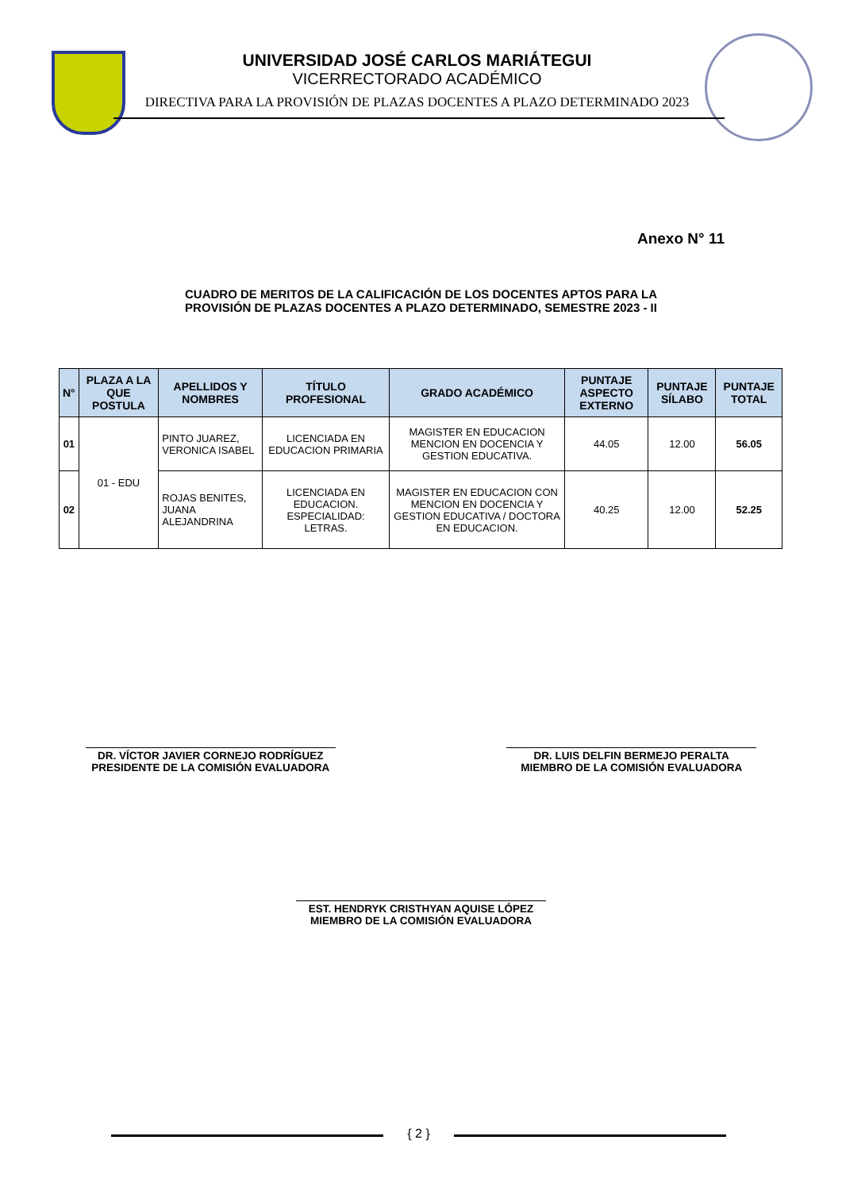UNIVERSIDAD JOSÉ CARLOS MARIÁTEGUI
VICERRECTORADO ACADÉMICO
DIRECTIVA PARA LA PROVISIÓN DE PLAZAS DOCENTES A PLAZO DETERMINADO 2023
Anexo N° 11
CUADRO DE MERITOS DE LA CALIFICACIÓN DE LOS DOCENTES APTOS PARA LA
PROVISIÓN DE PLAZAS DOCENTES A PLAZO DETERMINADO, SEMESTRE 2023 - II
| N° | PLAZA A LA QUE POSTULA | APELLIDOS Y NOMBRES | TÍTULO PROFESIONAL | GRADO ACADÉMICO | PUNTAJE ASPECTO EXTERNO | PUNTAJE SÍLABO | PUNTAJE TOTAL |
| --- | --- | --- | --- | --- | --- | --- | --- |
| 01 | 01 - EDU | PINTO JUAREZ, VERONICA ISABEL | LICENCIADA EN EDUCACION PRIMARIA | MAGISTER EN EDUCACION MENCION EN DOCENCIA Y GESTION EDUCATIVA. | 44.05 | 12.00 | 56.05 |
| 02 | | ROJAS BENITES, JUANA ALEJANDRINA | LICENCIADA EN EDUCACION. ESPECIALIDAD: LETRAS. | MAGISTER EN EDUCACION CON MENCION EN DOCENCIA Y GESTION EDUCATIVA / DOCTORA EN EDUCACION. | 40.25 | 12.00 | 52.25 |
DR. VÍCTOR JAVIER CORNEJO RODRÍGUEZ
PRESIDENTE DE LA COMISIÓN EVALUADORA
DR. LUIS DELFIN BERMEJO PERALTA
MIEMBRO DE LA COMISIÓN EVALUADORA
EST. HENDRYK CRISTHYAN AQUISE LÓPEZ
MIEMBRO DE LA COMISIÓN EVALUADORA
{ 2 }